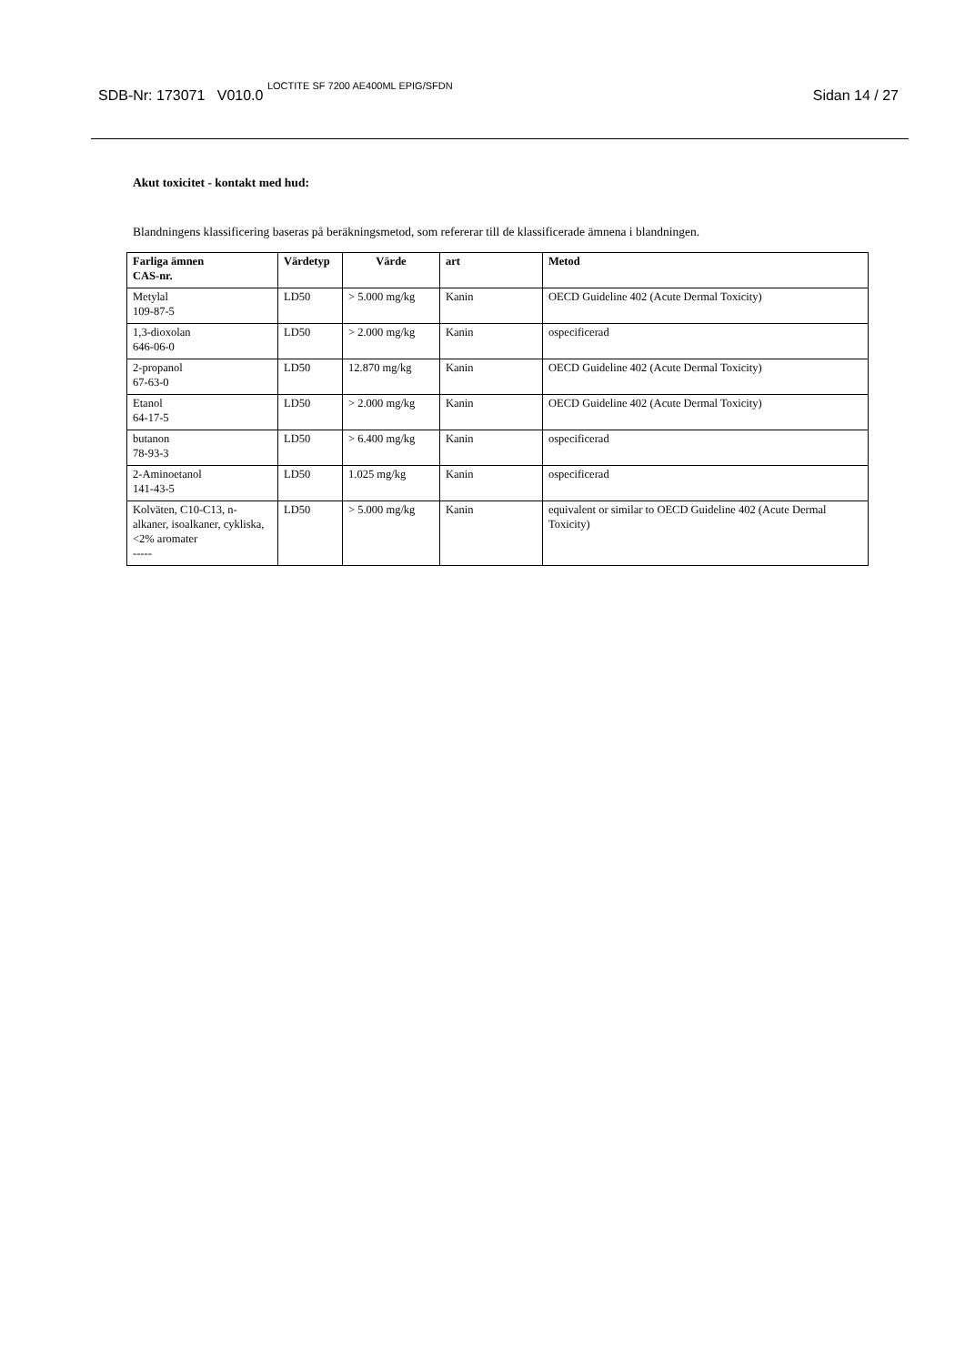SDB-Nr: 173071 V010.0 LOCTITE SF 7200 AE400ML EPIG/SFDN
Sidan 14 / 27
Akut toxicitet - kontakt med hud:
Blandningens klassificering baseras på beräkningsmetod, som refererar till de klassificerade ämnena i blandningen.
| Farliga ämnen CAS-nr. | Värdetyp | Värde | art | Metod |
| --- | --- | --- | --- | --- |
| Metylal 109-87-5 | LD50 | > 5.000 mg/kg | Kanin | OECD Guideline 402 (Acute Dermal Toxicity) |
| 1,3-dioxolan 646-06-0 | LD50 | > 2.000 mg/kg | Kanin | ospecificerad |
| 2-propanol 67-63-0 | LD50 | 12.870 mg/kg | Kanin | OECD Guideline 402 (Acute Dermal Toxicity) |
| Etanol 64-17-5 | LD50 | > 2.000 mg/kg | Kanin | OECD Guideline 402 (Acute Dermal Toxicity) |
| butanon 78-93-3 | LD50 | > 6.400 mg/kg | Kanin | ospecificerad |
| 2-Aminoetanol 141-43-5 | LD50 | 1.025 mg/kg | Kanin | ospecificerad |
| Kolväten, C10-C13, n-alkaner, isoalkaner, cykliska, <2% aromater ----- | LD50 | > 5.000 mg/kg | Kanin | equivalent or similar to OECD Guideline 402 (Acute Dermal Toxicity) |